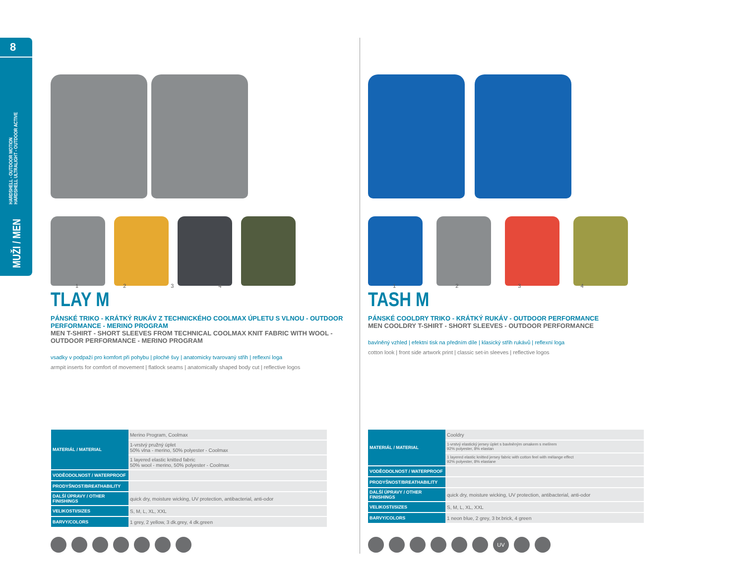8
HARDSHELL - OUTDOOR MOTION
HARDSHELL ULTRALIGHT - OUTDOOR ACTIVE
MUŽI / MEN
1234
TLAY M
PÁNSKÉ TRIKO - KRÁTKÝ RUKÁV Z TECHNICKÉHO COOLMAX ÚPLETU S VLNOU - OUTDOOR PERFORMANCE - MERINO PROGRAM
MEN T-SHIRT - SHORT SLEEVES FROM TECHNICAL COOLMAX KNIT FABRIC WITH WOOL - OUTDOOR PERFORMANCE - MERINO PROGRAM
vsadky v podpaží pro komfort při pohybu | ploché švy | anatomicky tvarovaný střih | reflexní loga
armpit inserts for comfort of movement | flatlock seams | anatomically shaped body cut | reflective logos
| MATERIÁL / MATERIAL | Merino Program, Coolmax |
| | 1-vrstvý pružný úplet 50% vlna - merino, 50% polyester - Coolmax |
| | 1 layered elastic knitted fabric 50% wool - merino, 50% polyester - Coolmax |
| VODĚODOLNOST / WATERPROOF | |
| PRODYŠNOST/BREATHABILITY | |
| DALŠÍ ÚPRAVY / OTHER FINISHINGS | quick dry, moisture wicking, UV protection, antibacterial, anti-odor |
| VELIKOSTI/SIZES | S, M, L, XL, XXL |
| BARVY/COLORS | 1 grey, 2 yellow, 3 dk.grey, 4 dk.green |
1234
TASH M
PÁNSKÉ COOLDRY TRIKO - KRÁTKÝ RUKÁV - OUTDOOR PERFORMANCE
MEN COOLDRY T-SHIRT - SHORT SLEEVES - OUTDOOR PERFORMANCE
bavlněný vzhled | efektní tisk na předním díle | klasický střih rukávů | reflexní loga
cotton look | front side artwork print | classic set-in sleeves | reflective logos
| MATERIÁL / MATERIAL | Cooldry |
| | 1-vrstvý elastický jersey úplet s bavlněným omakem s melírem 92% polyester, 8% elastan |
| | 1 layered elastic knitted jersey fabric with cotton feel with mélange effect 92% polyester, 8% elastane |
| VODĚODOLNOST / WATERPROOF | |
| PRODYŠNOST/BREATHABILITY | |
| DALŠÍ ÚPRAVY / OTHER FINISHINGS | quick dry, moisture wicking, UV protection, antibacterial, anti-odor |
| VELIKOSTI/SIZES | S, M, L, XL, XXL |
| BARVY/COLORS | 1 neon blue, 2 grey, 3 br.brick, 4 green |
UV